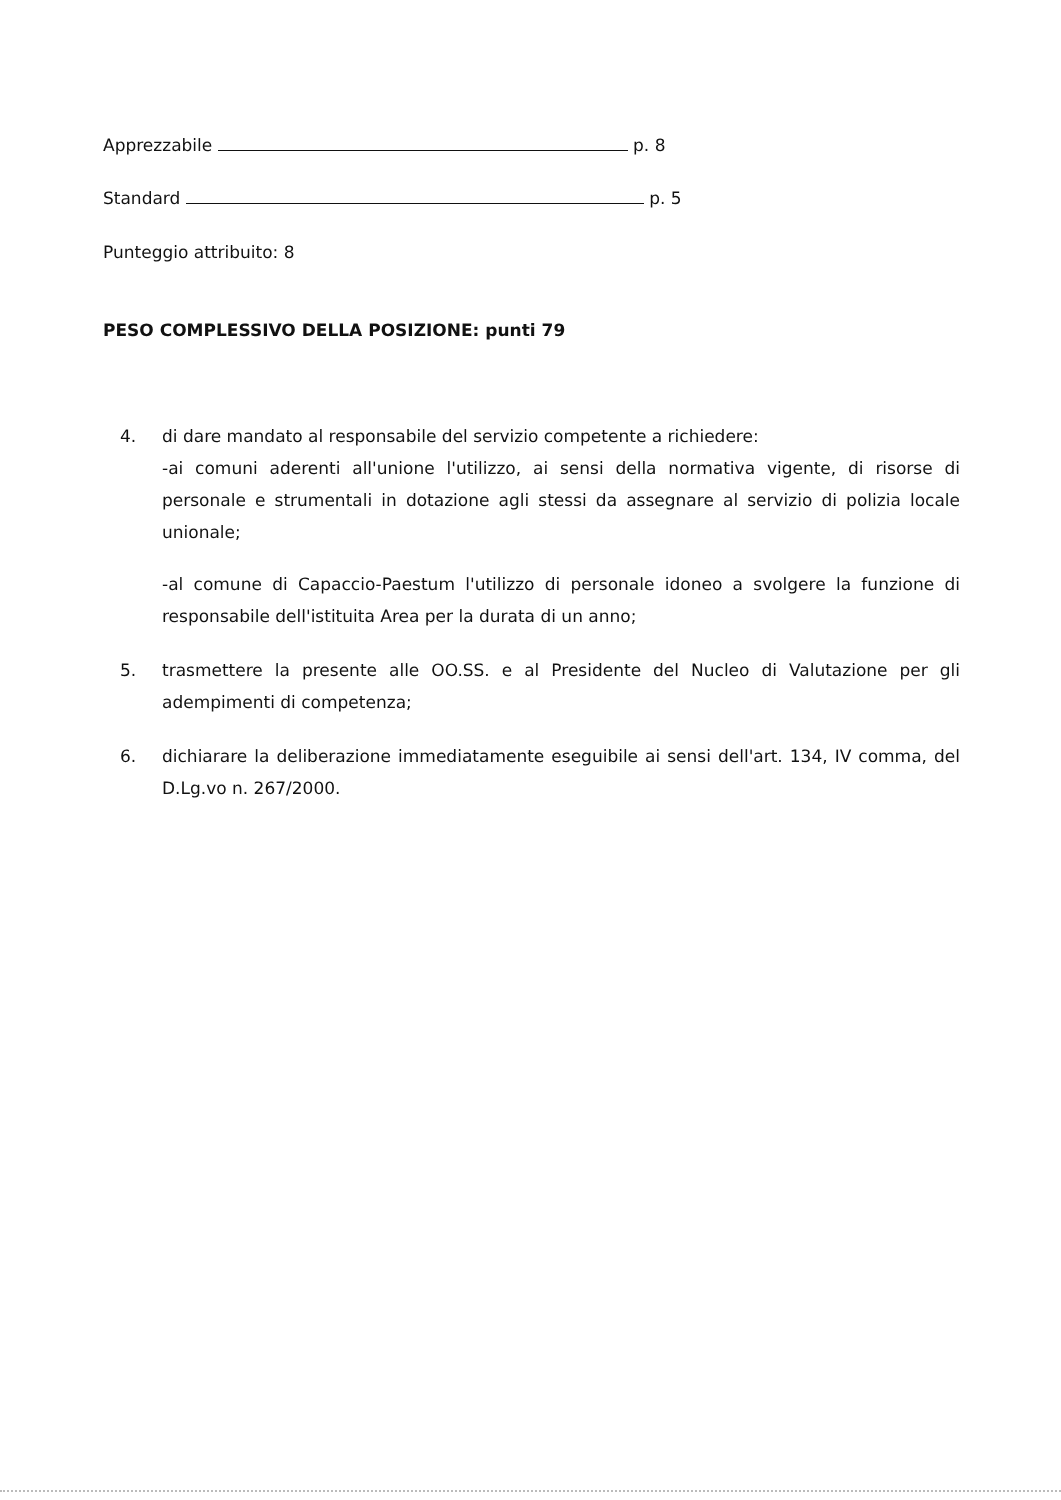Apprezzabile p. 8
Standard p. 5
Punteggio attribuito: 8
PESO COMPLESSIVO DELLA POSIZIONE: punti 79
4. di dare mandato al responsabile del servizio competente a richiedere:
-ai comuni aderenti all'unione l'utilizzo, ai sensi della normativa vigente, di risorse di personale e strumentali in dotazione agli stessi da assegnare al servizio di polizia locale unionale;
-al comune di Capaccio-Paestum l'utilizzo di personale idoneo a svolgere la funzione di responsabile dell'istituita Area per la durata di un anno;
5. trasmettere la presente alle OO.SS. e al Presidente del Nucleo di Valutazione per gli adempimenti di competenza;
6. dichiarare la deliberazione immediatamente eseguibile ai sensi dell'art. 134, IV comma, del D.Lg.vo n. 267/2000.